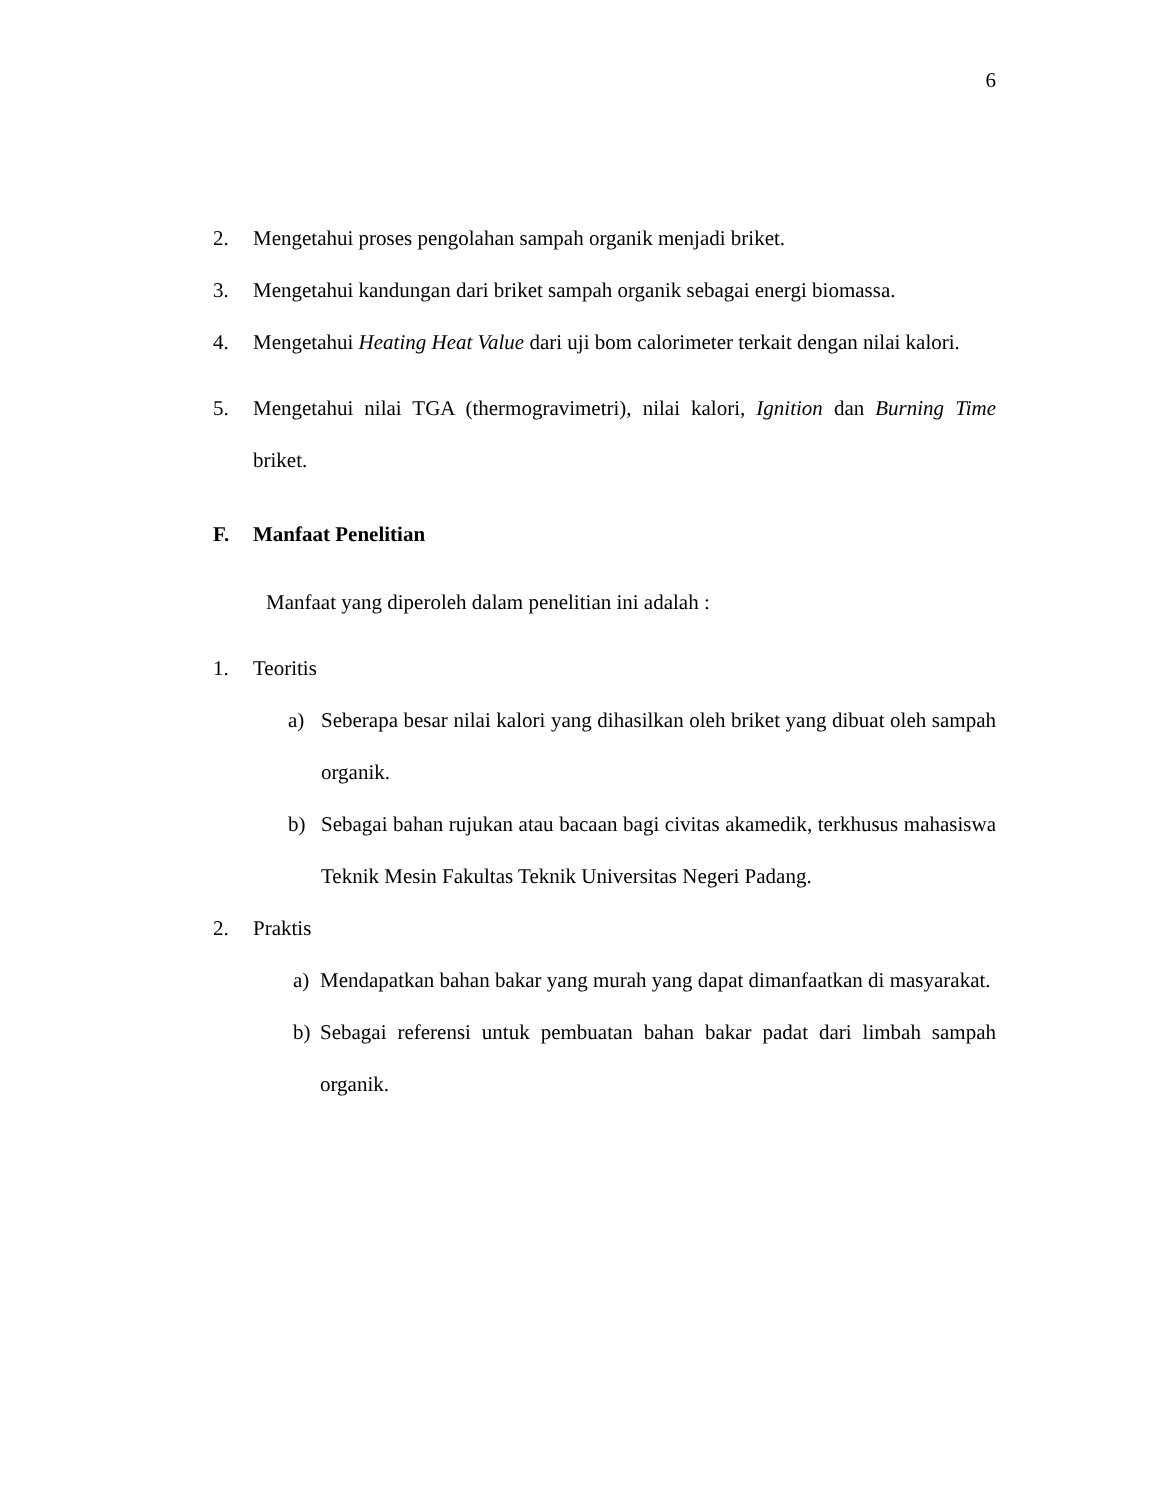6
2. Mengetahui proses pengolahan sampah organik menjadi briket.
3. Mengetahui kandungan dari briket sampah organik sebagai energi biomassa.
4. Mengetahui Heating Heat Value dari uji bom calorimeter terkait dengan nilai kalori.
5. Mengetahui nilai TGA (thermogravimetri), nilai kalori, Ignition dan Burning Time briket.
F. Manfaat Penelitian
Manfaat yang diperoleh dalam penelitian ini adalah :
1. Teoritis
a) Seberapa besar nilai kalori yang dihasilkan oleh briket yang dibuat oleh sampah organik.
b) Sebagai bahan rujukan atau bacaan bagi civitas akamedik, terkhusus mahasiswa Teknik Mesin Fakultas Teknik Universitas Negeri Padang.
2. Praktis
a) Mendapatkan bahan bakar yang murah yang dapat dimanfaatkan di masyarakat.
b) Sebagai referensi untuk pembuatan bahan bakar padat dari limbah sampah organik.